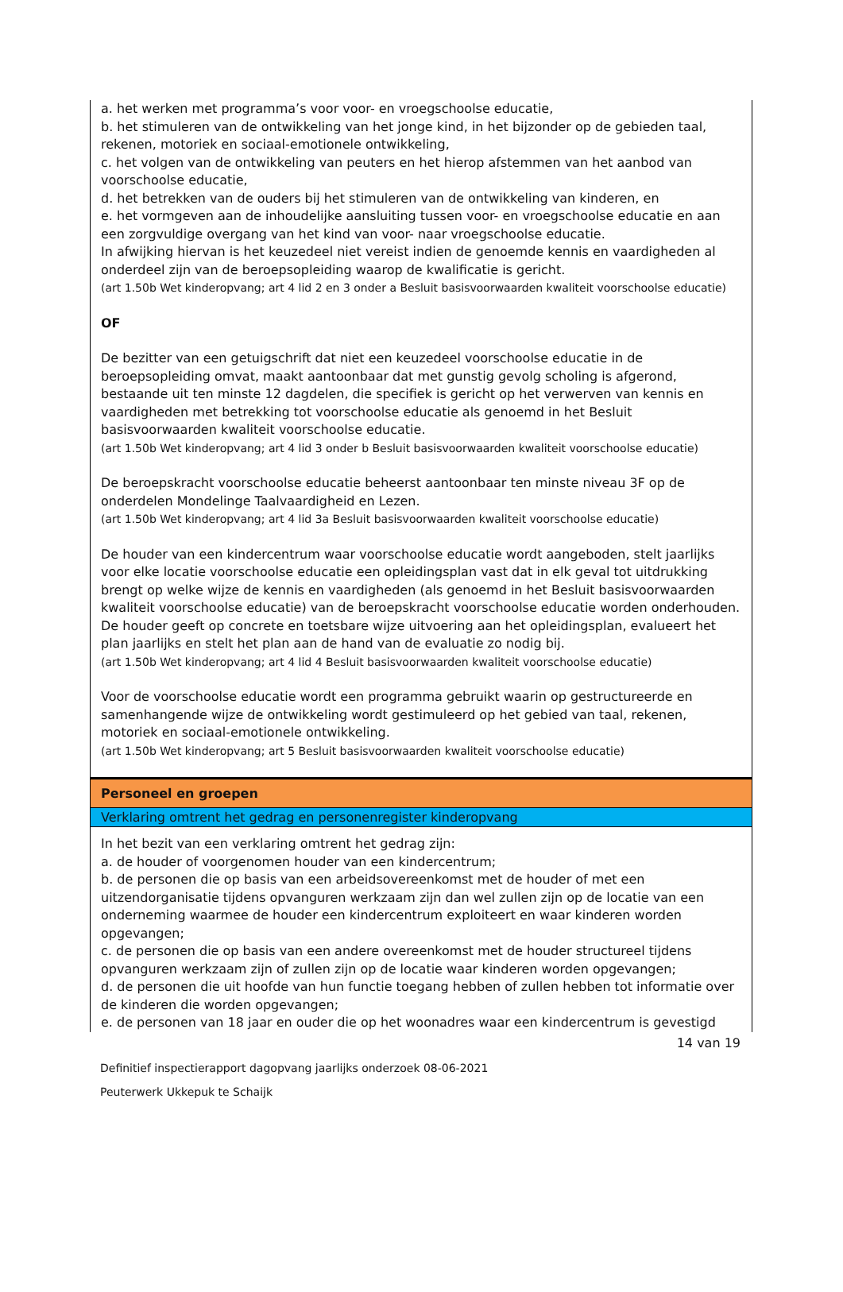a. het werken met programma’s voor voor- en vroegschoolse educatie,
b. het stimuleren van de ontwikkeling van het jonge kind, in het bijzonder op de gebieden taal, rekenen, motoriek en sociaal-emotionele ontwikkeling,
c. het volgen van de ontwikkeling van peuters en het hierop afstemmen van het aanbod van voorschoolse educatie,
d. het betrekken van de ouders bij het stimuleren van de ontwikkeling van kinderen, en
e. het vormgeven aan de inhoudelijke aansluiting tussen voor- en vroegschoolse educatie en aan een zorgvuldige overgang van het kind van voor- naar vroegschoolse educatie.
In afwijking hiervan is het keuzedeel niet vereist indien de genoemde kennis en vaardigheden al onderdeel zijn van de beroepsopleiding waarop de kwalificatie is gericht.
(art 1.50b Wet kinderopvang; art 4 lid 2 en 3 onder a Besluit basisvoorwaarden kwaliteit voorschoolse educatie)
OF
De bezitter van een getuigschrift dat niet een keuzedeel voorschoolse educatie in de beroepsopleiding omvat, maakt aantoonbaar dat met gunstig gevolg scholing is afgerond, bestaande uit ten minste 12 dagdelen, die specifiek is gericht op het verwerven van kennis en vaardigheden met betrekking tot voorschoolse educatie als genoemd in het Besluit basisvoorwaarden kwaliteit voorschoolse educatie.
(art 1.50b Wet kinderopvang; art 4 lid 3 onder b Besluit basisvoorwaarden kwaliteit voorschoolse educatie)
De beroepskracht voorschoolse educatie beheerst aantoonbaar ten minste niveau 3F op de onderdelen Mondelinge Taalvaardigheid en Lezen.
(art 1.50b Wet kinderopvang; art 4 lid 3a Besluit basisvoorwaarden kwaliteit voorschoolse educatie)
De houder van een kindercentrum waar voorschoolse educatie wordt aangeboden, stelt jaarlijks voor elke locatie voorschoolse educatie een opleidingsplan vast dat in elk geval tot uitdrukking brengt op welke wijze de kennis en vaardigheden (als genoemd in het Besluit basisvoorwaarden kwaliteit voorschoolse educatie) van de beroepskracht voorschoolse educatie worden onderhouden. De houder geeft op concrete en toetsbare wijze uitvoering aan het opleidingsplan, evalueert het plan jaarlijks en stelt het plan aan de hand van de evaluatie zo nodig bij.
(art 1.50b Wet kinderopvang; art 4 lid 4 Besluit basisvoorwaarden kwaliteit voorschoolse educatie)
Voor de voorschoolse educatie wordt een programma gebruikt waarin op gestructureerde en samenhangende wijze de ontwikkeling wordt gestimuleerd op het gebied van taal, rekenen, motoriek en sociaal-emotionele ontwikkeling.
(art 1.50b Wet kinderopvang; art 5 Besluit basisvoorwaarden kwaliteit voorschoolse educatie)
Personeel en groepen
Verklaring omtrent het gedrag en personenregister kinderopvang
In het bezit van een verklaring omtrent het gedrag zijn:
a. de houder of voorgenomen houder van een kindercentrum;
b. de personen die op basis van een arbeidsovereenkomst met de houder of met een uitzendorganisatie tijdens opvanguren werkzaam zijn dan wel zullen zijn op de locatie van een onderneming waarmee de houder een kindercentrum exploiteert en waar kinderen worden opgevangen;
c. de personen die op basis van een andere overeenkomst met de houder structureel tijdens opvanguren werkzaam zijn of zullen zijn op de locatie waar kinderen worden opgevangen;
d. de personen die uit hoofde van hun functie toegang hebben of zullen hebben tot informatie over de kinderen die worden opgevangen;
e. de personen van 18 jaar en ouder die op het woonadres waar een kindercentrum is gevestigd
14 van 19
Definitief inspectierapport dagopvang jaarlijks onderzoek 08-06-2021
Peuterwerk Ukkepuk te Schaijk